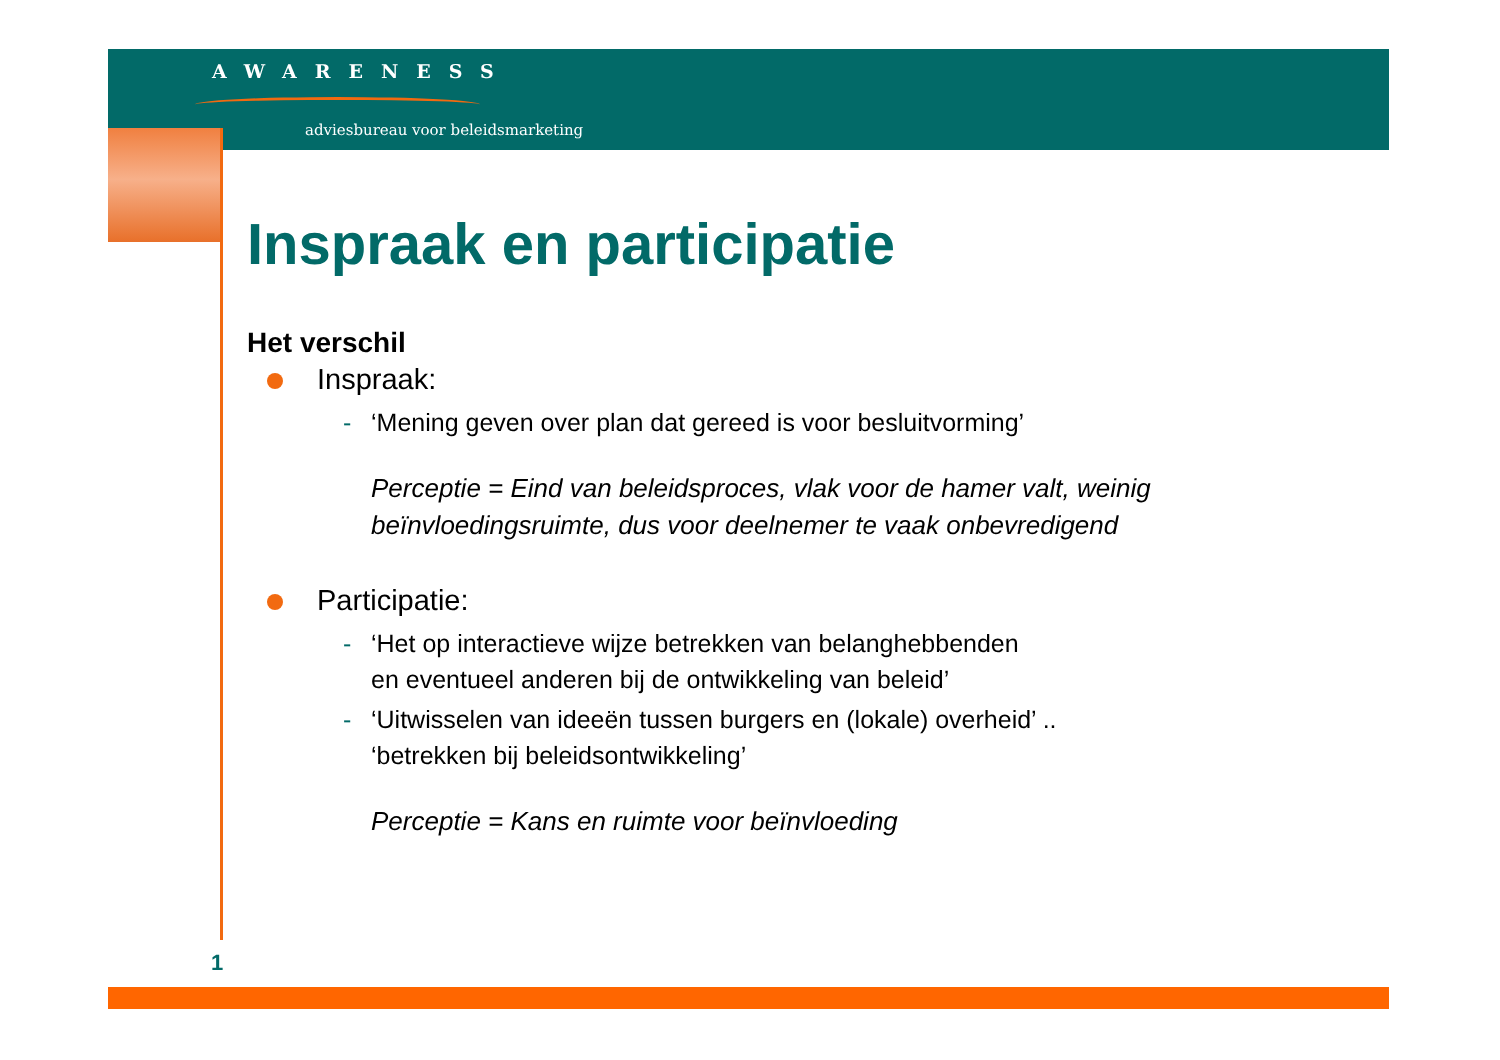AWARENESS
adviesbureau voor beleidsmarketing
Inspraak en participatie
Het verschil
Inspraak:
- ‘Mening geven over plan dat gereed is voor besluitvorming’
Perceptie = Eind van beleidsproces, vlak voor de hamer valt, weinig beïnvloedingsruimte, dus voor deelnemer te vaak onbevredigend
Participatie:
- ‘Het op interactieve wijze betrekken van belanghebbenden
en eventueel anderen bij de ontwikkeling van beleid’
- ‘Uitwisselen van ideeën tussen burgers en (lokale) overheid’ ..
‘betrekken bij beleidsontwikkeling’
Perceptie = Kans en ruimte voor beïnvloeding
1